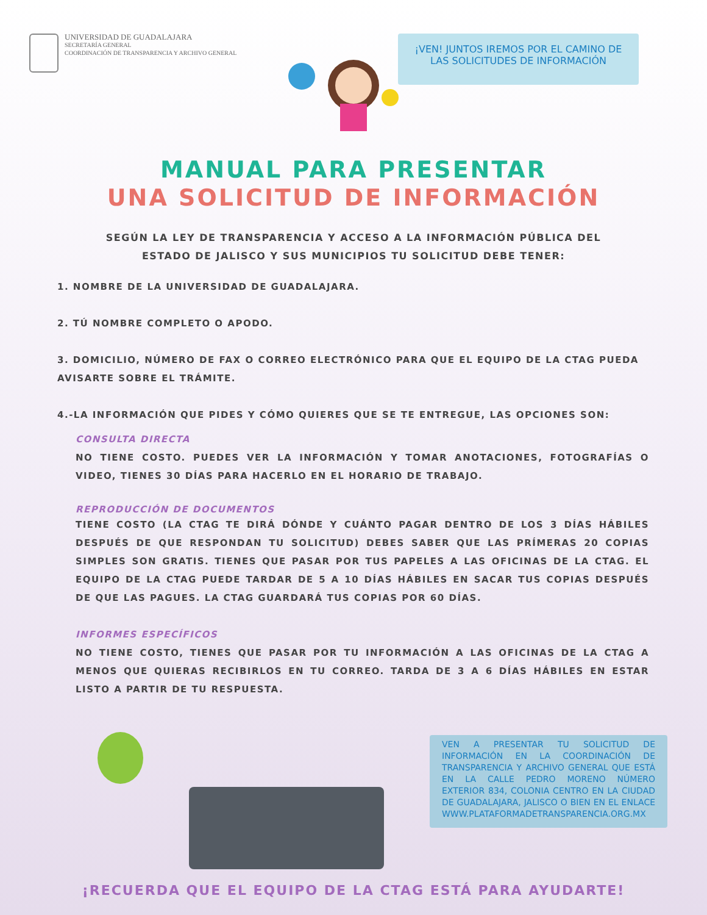UNIVERSIDAD DE GUADALAJARA
SECRETARÍA GENERAL
COORDINACIÓN DE TRANSPARENCIA Y ARCHIVO GENERAL
¡VEN! JUNTOS IREMOS POR EL CAMINO DE LAS SOLICITUDES DE INFORMACIÓN
MANUAL PARA PRESENTAR
UNA SOLICITUD DE INFORMACIÓN
SEGÚN LA LEY DE TRANSPARENCIA Y ACCESO A LA INFORMACIÓN PÚBLICA DEL ESTADO DE JALISCO Y SUS MUNICIPIOS TU SOLICITUD DEBE TENER:
1. NOMBRE DE LA UNIVERSIDAD DE GUADALAJARA.
2. TÚ NOMBRE COMPLETO O APODO.
3. DOMICILIO, NÚMERO DE FAX O CORREO ELECTRÓNICO PARA QUE EL EQUIPO DE LA CTAG PUEDA AVISARTE SOBRE EL TRÁMITE.
4.-LA INFORMACIÓN QUE PIDES Y CÓMO QUIERES QUE SE TE ENTREGUE, LAS OPCIONES SON:
CONSULTA DIRECTA
NO TIENE COSTO. PUEDES VER LA INFORMACIÓN Y TOMAR ANOTACIONES, FOTOGRAFÍAS O VIDEO, TIENES 30 DÍAS PARA HACERLO EN EL HORARIO DE TRABAJO.
REPRODUCCIÓN DE DOCUMENTOS
TIENE COSTO (LA CTAG TE DIRÁ DÓNDE Y CUÁNTO PAGAR DENTRO DE LOS 3 DÍAS HÁBILES DESPUÉS DE QUE RESPONDAN TU SOLICITUD) DEBES SABER QUE LAS PRÍMERAS 20 COPIAS SIMPLES SON GRATIS. TIENES QUE PASAR POR TUS PAPELES A LAS OFICINAS DE LA CTAG. EL EQUIPO DE LA CTAG PUEDE TARDAR DE 5 A 10 DÍAS HÁBILES EN SACAR TUS COPIAS DESPUÉS DE QUE LAS PAGUES. LA CTAG GUARDARÁ TUS COPIAS POR 60 DÍAS.
INFORMES ESPECÍFICOS
NO TIENE COSTO, TIENES QUE PASAR POR TU INFORMACIÓN A LAS OFICINAS DE LA CTAG A MENOS QUE QUIERAS RECIBIRLOS EN TU CORREO. TARDA DE 3 A 6 DÍAS HÁBILES EN ESTAR LISTO A PARTIR DE TU RESPUESTA.
VEN A PRESENTAR TU SOLICITUD DE INFORMACIÓN EN LA COORDINACIÓN DE TRANSPARENCIA Y ARCHIVO GENERAL QUE ESTÁ EN LA CALLE PEDRO MORENO NÚMERO EXTERIOR 834, COLONIA CENTRO EN LA CIUDAD DE GUADALAJARA, JALISCO O BIEN EN EL ENLACE WWW.PLATAFORMADETRANSPARENCIA.ORG.MX
¡RECUERDA QUE EL EQUIPO DE LA CTAG ESTÁ PARA AYUDARTE!